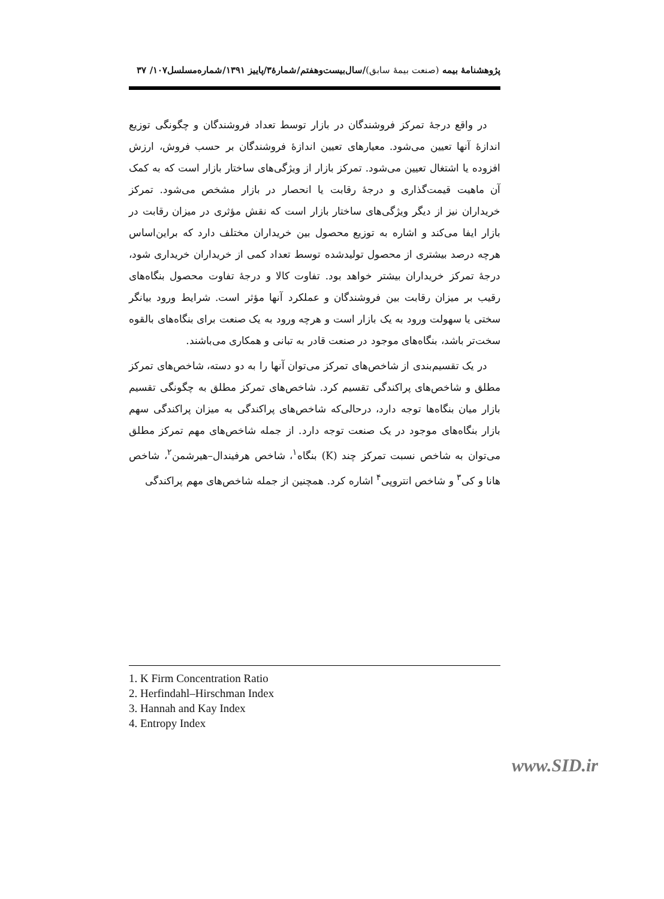پژوهشنامهٔ بیمه (صنعت بیمهٔ سابق)/سال‌بیست‌وهفتم/شمارهٔ۳/پاییز ۱۳۹۱/شماره‌مسلسل۱۰۷/ ۳۷
در واقع درجهٔ تمرکز فروشندگان در بازار توسط تعداد فروشندگان و چگونگی توزیع اندازهٔ آنها تعیین می‌شود. معیارهای تعیین اندازهٔ فروشندگان بر حسب فروش، ارزش افزوده یا اشتغال تعیین می‌شود. تمرکز بازار از ویژگی‌های ساختار بازار است که به کمک آن ماهیت قیمت‌گذاری و درجهٔ رقابت یا انحصار در بازار مشخص می‌شود. تمرکز خریداران نیز از دیگر ویژگی‌های ساختار بازار است که نقش مؤثری در میزان رقابت در بازار ایفا می‌کند و اشاره به توزیع محصول بین خریداران مختلف دارد که براین‌اساس هرچه درصد بیشتری از محصول تولیدشده توسط تعداد کمی از خریداران خریداری شود، درجهٔ تمرکز خریداران بیشتر خواهد بود. تفاوت کالا و درجهٔ تفاوت محصول بنگاه‌های رقیب بر میزان رقابت بین فروشندگان و عملکرد آنها مؤثر است. شرایط ورود بیانگر سختی یا سهولت ورود به یک بازار است و هرچه ورود به یک صنعت برای بنگاه‌های بالقوه سخت‌تر باشد، بنگاه‌های موجود در صنعت قادر به تبانی و همکاری می‌باشند.
در یک تقسیم‌بندی از شاخص‌های تمرکز می‌توان آنها را به دو دسته، شاخص‌های تمرکز مطلق و شاخص‌های پراکندگی تقسیم کرد. شاخص‌های تمرکز مطلق به چگونگی تقسیم بازار میان بنگاه‌ها توجه دارد، درحالی‌که شاخص‌های پراکندگی به میزان پراکندگی سهم بازار بنگاه‌های موجود در یک صنعت توجه دارد. از جمله شاخص‌های مهم تمرکز مطلق می‌توان به شاخص نسبت تمرکز چند (K) بنگاه<sup>۱</sup>، شاخص هرفیندال–هیرشمن<sup>۲</sup>، شاخص هانا و کی<sup>۳</sup> و شاخص انتروپی<sup>۴</sup> اشاره کرد. همچنین از جمله شاخص‌های مهم پراکندگی
1. K Firm Concentration Ratio
2. Herfindahl–Hirschman Index
3. Hannah and Kay Index
4. Entropy Index
www.SID.ir